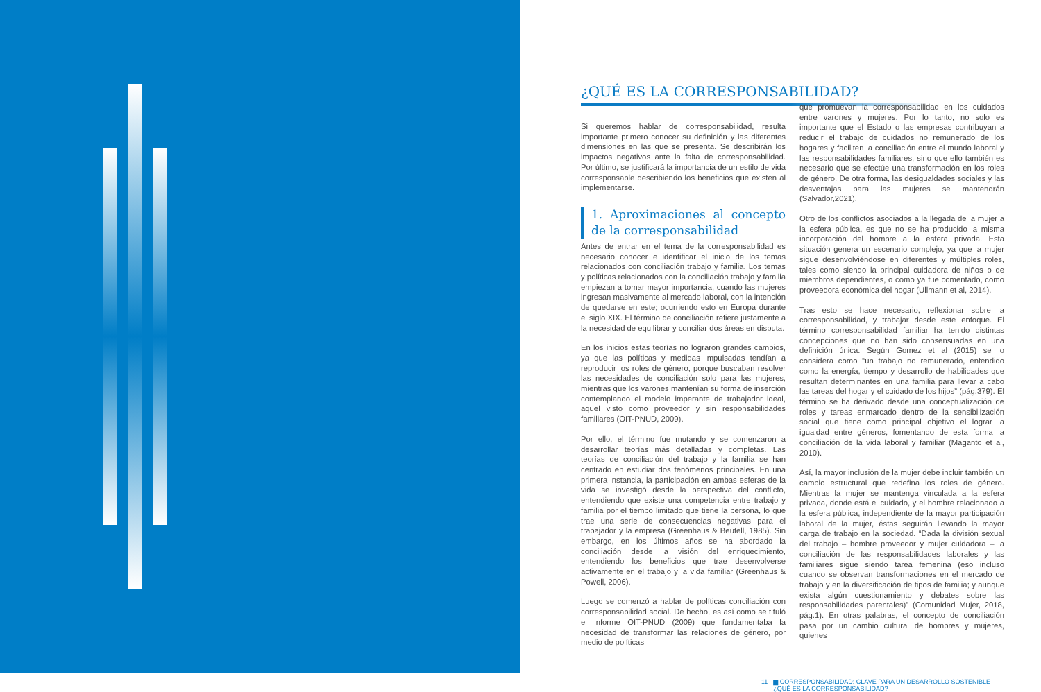¿QUÉ ES LA CORRESPONSABILIDAD?
Si queremos hablar de corresponsabilidad, resulta importante primero conocer su definición y las diferentes dimensiones en las que se presenta. Se describirán los impactos negativos ante la falta de corresponsabilidad. Por último, se justificará la importancia de un estilo de vida corresponsable describiendo los beneficios que existen al implementarse.
1. Aproximaciones al concepto de la corresponsabilidad
Antes de entrar en el tema de la corresponsabilidad es necesario conocer e identificar el inicio de los temas relacionados con conciliación trabajo y familia. Los temas y políticas relacionados con la conciliación trabajo y familia empiezan a tomar mayor importancia, cuando las mujeres ingresan masivamente al mercado laboral, con la intención de quedarse en este; ocurriendo esto en Europa durante el siglo XIX. El término de conciliación refiere justamente a la necesidad de equilibrar y conciliar dos áreas en disputa.
En los inicios estas teorías no lograron grandes cambios, ya que las políticas y medidas impulsadas tendían a reproducir los roles de género, porque buscaban resolver las necesidades de conciliación solo para las mujeres, mientras que los varones mantenían su forma de inserción contemplando el modelo imperante de trabajador ideal, aquel visto como proveedor y sin responsabilidades familiares (OIT-PNUD, 2009).
Por ello, el término fue mutando y se comenzaron a desarrollar teorías más detalladas y completas. Las teorías de conciliación del trabajo y la familia se han centrado en estudiar dos fenómenos principales. En una primera instancia, la participación en ambas esferas de la vida se investigó desde la perspectiva del conflicto, entendiendo que existe una competencia entre trabajo y familia por el tiempo limitado que tiene la persona, lo que trae una serie de consecuencias negativas para el trabajador y la empresa (Greenhaus & Beutell, 1985). Sin embargo, en los últimos años se ha abordado la conciliación desde la visión del enriquecimiento, entendiendo los beneficios que trae desenvolverse activamente en el trabajo y la vida familiar (Greenhaus & Powell, 2006).
Luego se comenzó a hablar de políticas conciliación con corresponsabilidad social. De hecho, es así como se tituló el informe OIT-PNUD (2009) que fundamentaba la necesidad de transformar las relaciones de género, por medio de políticas
que promuevan la corresponsabilidad en los cuidados entre varones y mujeres. Por lo tanto, no solo es importante que el Estado o las empresas contribuyan a reducir el trabajo de cuidados no remunerado de los hogares y faciliten la conciliación entre el mundo laboral y las responsabilidades familiares, sino que ello también es necesario que se efectúe una transformación en los roles de género. De otra forma, las desigualdades sociales y las desventajas para las mujeres se mantendrán (Salvador,2021).
Otro de los conflictos asociados a la llegada de la mujer a la esfera pública, es que no se ha producido la misma incorporación del hombre a la esfera privada. Esta situación genera un escenario complejo, ya que la mujer sigue desenvolviéndose en diferentes y múltiples roles, tales como siendo la principal cuidadora de niños o de miembros dependientes, o como ya fue comentado, como proveedora económica del hogar (Ullmann et al, 2014).
Tras esto se hace necesario, reflexionar sobre la corresponsabilidad, y trabajar desde este enfoque. El término corresponsabilidad familiar ha tenido distintas concepciones que no han sido consensuadas en una definición única. Según Gomez et al (2015) se lo considera como “un trabajo no remunerado, entendido como la energía, tiempo y desarrollo de habilidades que resultan determinantes en una familia para llevar a cabo las tareas del hogar y el cuidado de los hijos” (pág.379). El término se ha derivado desde una conceptualización de roles y tareas enmarcado dentro de la sensibilización social que tiene como principal objetivo el lograr la igualdad entre géneros, fomentando de esta forma la conciliación de la vida laboral y familiar (Maganto et al, 2010).
Así, la mayor inclusión de la mujer debe incluir también un cambio estructural que redefina los roles de género. Mientras la mujer se mantenga vinculada a la esfera privada, donde está el cuidado, y el hombre relacionado a la esfera pública, independiente de la mayor participación laboral de la mujer, éstas seguirán llevando la mayor carga de trabajo en la sociedad. “Dada la división sexual del trabajo – hombre proveedor y mujer cuidadora – la conciliación de las responsabilidades laborales y las familiares sigue siendo tarea femenina (eso incluso cuando se observan transformaciones en el mercado de trabajo y en la diversificación de tipos de familia; y aunque exista algún cuestionamiento y debates sobre las responsabilidades parentales)” (Comunidad Mujer, 2018, pág.1). En otras palabras, el concepto de conciliación pasa por un cambio cultural de hombres y mujeres, quienes
11 ▆ CORRESPONSABILIDAD: CLAVE PARA UN DESARROLLO SOSTENIBLE
¿QUÉ ES LA CORRESPONSABILIDAD?